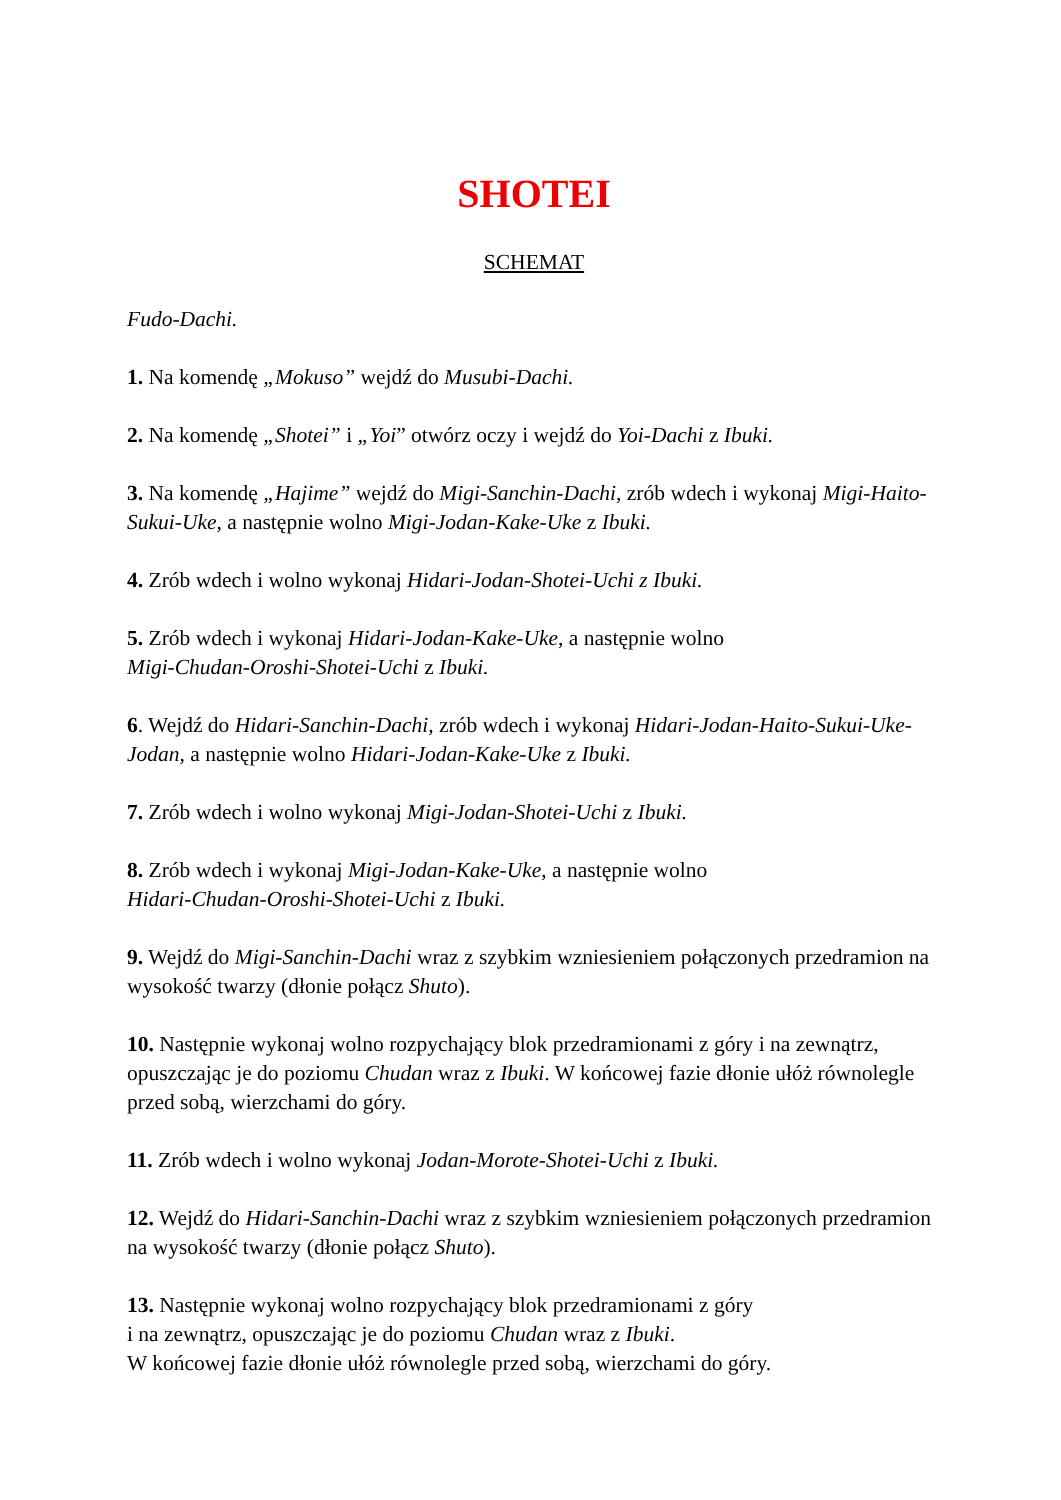SHOTEI
SCHEMAT
Fudo-Dachi.
1. Na komendę „Mokuso” wejdź do Musubi-Dachi.
2. Na komendę „Shotei” i „Yoi” otwórz oczy i wejdź do Yoi-Dachi z Ibuki.
3. Na komendę „Hajime” wejdź do Migi-Sanchin-Dachi, zrób wdech i wykonaj Migi-Haito-Sukui-Uke, a następnie wolno Migi-Jodan-Kake-Uke z Ibuki.
4. Zrób wdech i wolno wykonaj Hidari-Jodan-Shotei-Uchi z Ibuki.
5. Zrób wdech i wykonaj Hidari-Jodan-Kake-Uke, a następnie wolno
Migi-Chudan-Oroshi-Shotei-Uchi z Ibuki.
6. Wejdź do Hidari-Sanchin-Dachi, zrób wdech i wykonaj Hidari-Jodan-Haito-Sukui-Uke-Jodan, a następnie wolno Hidari-Jodan-Kake-Uke z Ibuki.
7. Zrób wdech i wolno wykonaj Migi-Jodan-Shotei-Uchi z Ibuki.
8. Zrób wdech i wykonaj Migi-Jodan-Kake-Uke, a następnie wolno
Hidari-Chudan-Oroshi-Shotei-Uchi z Ibuki.
9. Wejdź do Migi-Sanchin-Dachi wraz z szybkim wzniesieniem połączonych przedramion na wysokość twarzy (dłonie połącz Shuto).
10. Następnie wykonaj wolno rozpychający blok przedramionami z góry i na zewnątrz, opuszczając je do poziomu Chudan wraz z Ibuki. W końcowej fazie dłonie ułóż równolegle przed sobą, wierzchami do góry.
11. Zrób wdech i wolno wykonaj Jodan-Morote-Shotei-Uchi z Ibuki.
12. Wejdź do Hidari-Sanchin-Dachi wraz z szybkim wzniesieniem połączonych przedramion na wysokość twarzy (dłonie połącz Shuto).
13. Następnie wykonaj wolno rozpychający blok przedramionami z góry
i na zewnątrz, opuszczając je do poziomu Chudan wraz z Ibuki.
W końcowej fazie dłonie ułóż równolegle przed sobą, wierzchami do góry.